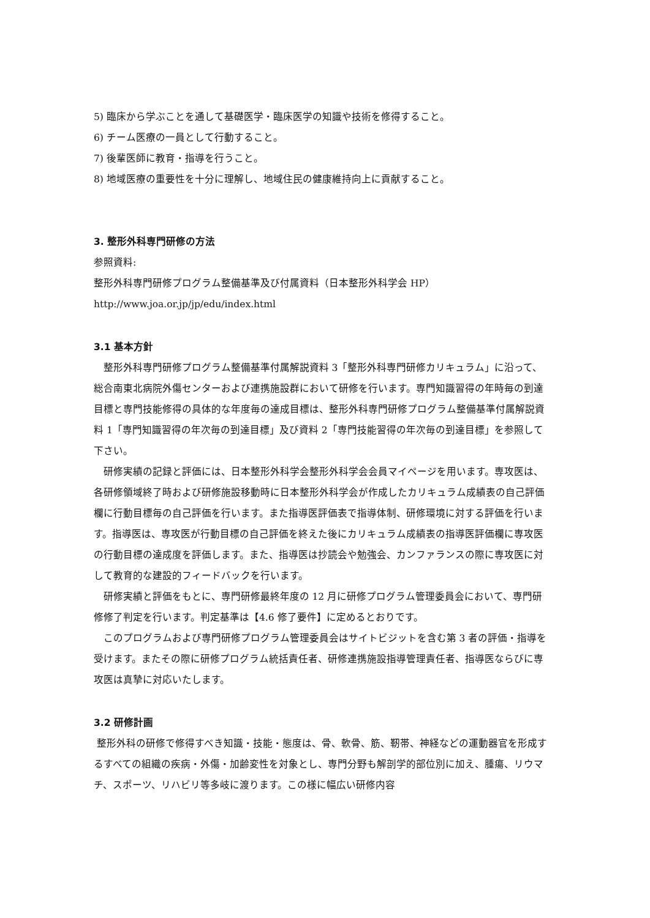5) 臨床から学ぶことを通して基礎医学・臨床医学の知識や技術を修得すること。
6) チーム医療の一員として行動すること。
7) 後輩医師に教育・指導を行うこと。
8) 地域医療の重要性を十分に理解し、地域住民の健康維持向上に貢献すること。
3. 整形外科専門研修の方法
参照資料:
整形外科専門研修プログラム整備基準及び付属資料（日本整形外科学会 HP）
http://www.joa.or.jp/jp/edu/index.html
3.1 基本方針
整形外科専門研修プログラム整備基準付属解説資料 3「整形外科専門研修カリキュラム」に沿って、総合南東北病院外傷センターおよび連携施設群において研修を行います。専門知識習得の年時毎の到達目標と専門技能修得の具体的な年度毎の達成目標は、整形外科専門研修プログラム整備基準付属解説資料 1「専門知識習得の年次毎の到達目標」及び資料 2「専門技能習得の年次毎の到達目標」を参照して下さい。
研修実績の記録と評価には、日本整形外科学会整形外科学会会員マイページを用います。専攻医は、各研修領域終了時および研修施設移動時に日本整形外科学会が作成したカリキュラム成績表の自己評価欄に行動目標毎の自己評価を行います。また指導医評価表で指導体制、研修環境に対する評価を行います。指導医は、専攻医が行動目標の自己評価を終えた後にカリキュラム成績表の指導医評価欄に専攻医の行動目標の達成度を評価します。また、指導医は抄読会や勉強会、カンファランスの際に専攻医に対して教育的な建設的フィードバックを行います。
研修実績と評価をもとに、専門研修最終年度の 12 月に研修プログラム管理委員会において、専門研修修了判定を行います。判定基準は【4.6 修了要件】に定めるとおりです。
このプログラムおよび専門研修プログラム管理委員会はサイトビジットを含む第 3 者の評価・指導を受けます。またその際に研修プログラム統括責任者、研修連携施設指導管理責任者、指導医ならびに専攻医は真摯に対応いたします。
3.2 研修計画
整形外科の研修で修得すべき知識・技能・態度は、骨、軟骨、筋、靭帯、神経などの運動器官を形成するすべての組織の疾病・外傷・加齢変性を対象とし、専門分野も解剖学的部位別に加え、腫瘍、リウマチ、スポーツ、リハビリ等多岐に渡ります。この様に幅広い研修内容